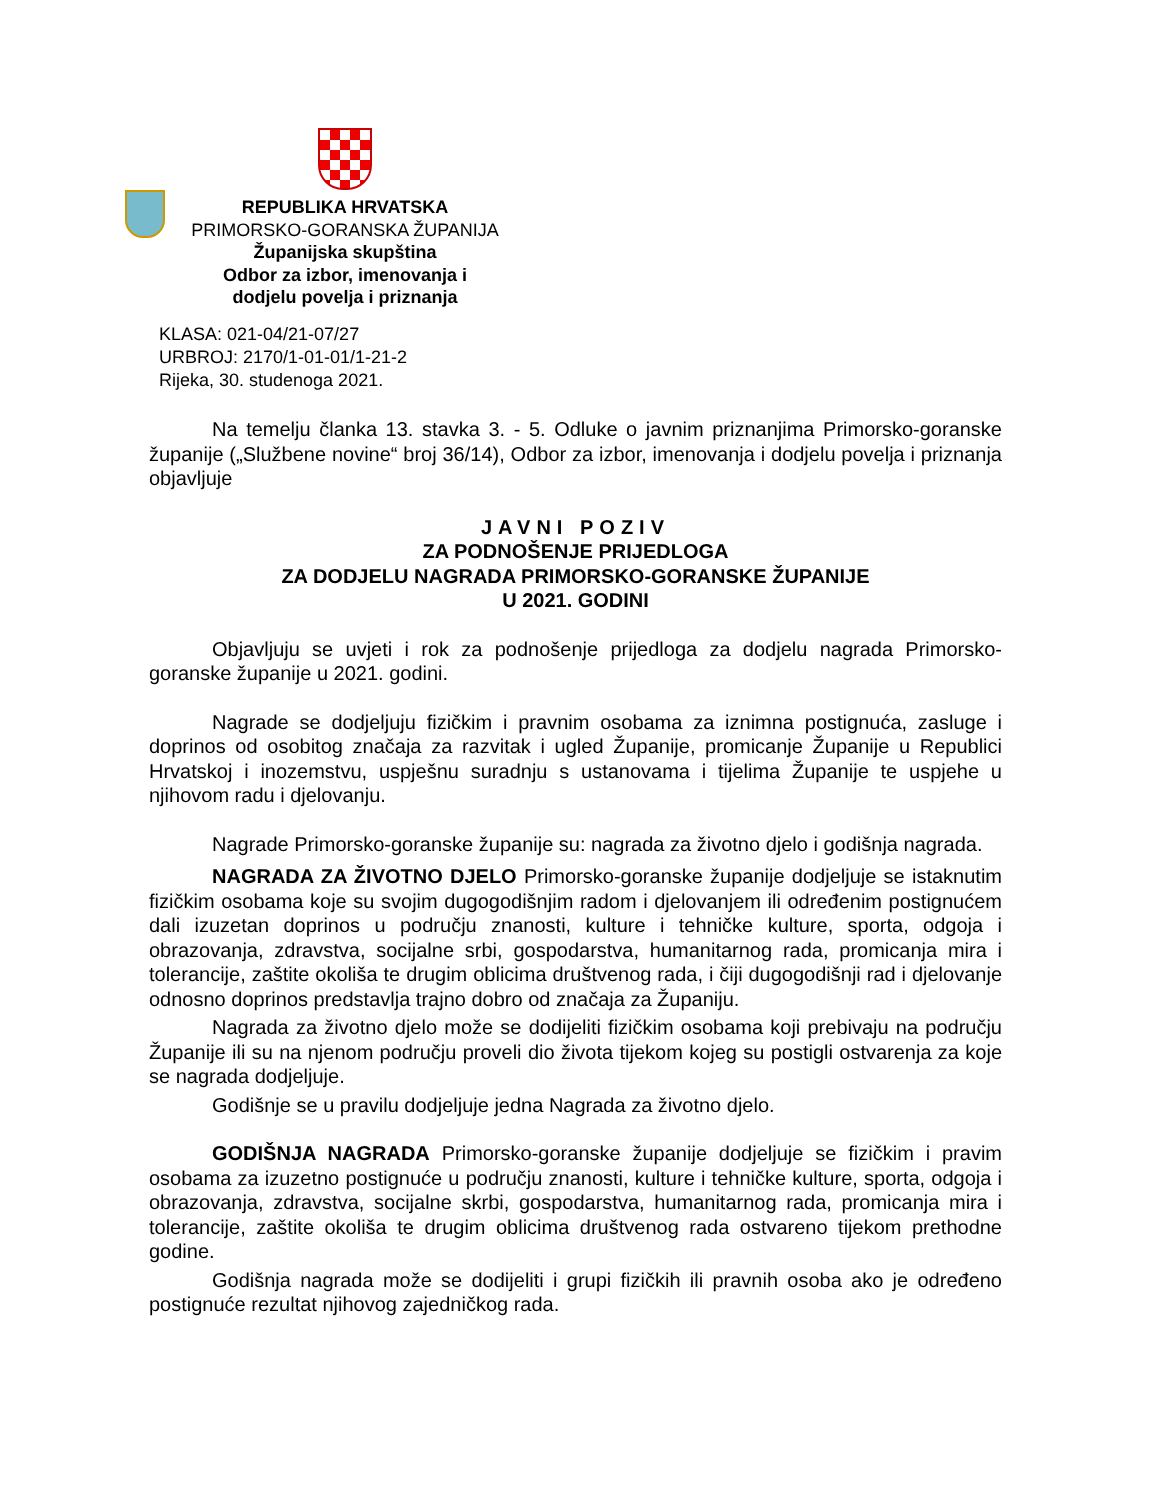REPUBLIKA HRVATSKA
PRIMORSKO-GORANSKA ŽUPANIJA
Županijska skupština
Odbor za izbor, imenovanja i
dodjelu povelja i priznanja
KLASA: 021-04/21-07/27
URBROJ: 2170/1-01-01/1-21-2
Rijeka, 30. studenoga 2021.
Na temelju članka 13. stavka 3. - 5. Odluke o javnim priznanjima Primorsko-goranske županije („Službene novine“ broj 36/14), Odbor za izbor, imenovanja i dodjelu povelja i priznanja objavljuje
JAVNI POZIV
ZA PODNOŠENJE PRIJEDLOGA
ZA DODJELU NAGRADA PRIMORSKO-GORANSKE ŽUPANIJE
U 2021. GODINI
Objavljuju se uvjeti i rok za podnošenje prijedloga za dodjelu nagrada Primorsko-goranske županije u 2021. godini.
Nagrade se dodjeljuju fizičkim i pravnim osobama za iznimna postignuća, zasluge i doprinos od osobitog značaja za razvitak i ugled Županije, promicanje Županije u Republici Hrvatskoj i inozemstvu, uspješnu suradnju s ustanovama i tijelima Županije te uspjehe u njihovom radu i djelovanju.
Nagrade Primorsko-goranske županije su: nagrada za životno djelo i godišnja nagrada.
NAGRADA ZA ŽIVOTNO DJELO Primorsko-goranske županije dodjeljuje se istaknutim fizičkim osobama koje su svojim dugogodišnjim radom i djelovanjem ili određenim postignućem dali izuzetan doprinos u području znanosti, kulture i tehničke kulture, sporta, odgoja i obrazovanja, zdravstva, socijalne srbi, gospodarstva, humanitarnog rada, promicanja mira i tolerancije, zaštite okoliša te drugim oblicima društvenog rada, i čiji dugogodišnji rad i djelovanje odnosno doprinos predstavlja trajno dobro od značaja za Županiju.
Nagrada za životno djelo može se dodijeliti fizičkim osobama koji prebivaju na području Županije ili su na njenom području proveli dio života tijekom kojeg su postigli ostvarenja za koje se nagrada dodjeljuje.
Godišnje se u pravilu dodjeljuje jedna Nagrada za životno djelo.
GODIŠNJA NAGRADA Primorsko-goranske županije dodjeljuje se fizičkim i pravim osobama za izuzetno postignuće u području znanosti, kulture i tehničke kulture, sporta, odgoja i obrazovanja, zdravstva, socijalne skrbi, gospodarstva, humanitarnog rada, promicanja mira i tolerancije, zaštite okoliša te drugim oblicima društvenog rada ostvareno tijekom prethodne godine.
Godišnja nagrada može se dodijeliti i grupi fizičkih ili pravnih osoba ako je određeno postignuće rezultat njihovog zajedničkog rada.